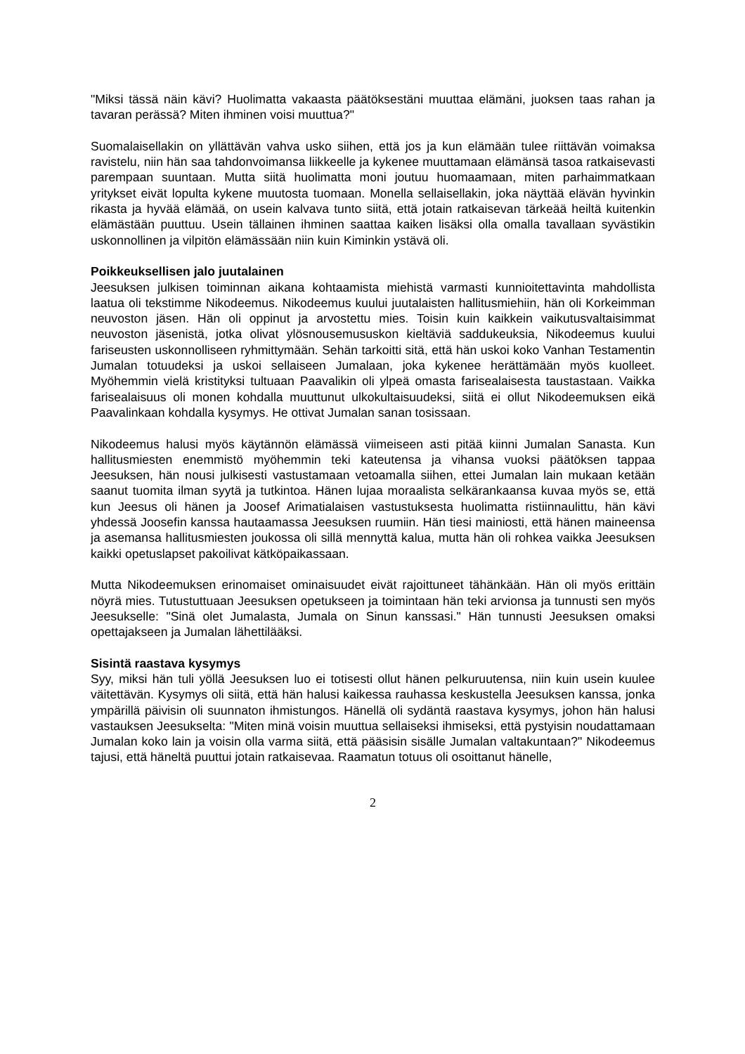"Miksi tässä näin kävi? Huolimatta vakaasta päätöksestäni muuttaa elämäni, juoksen taas rahan ja tavaran perässä? Miten ihminen voisi muuttua?"
Suomalaisellakin on yllättävän vahva usko siihen, että jos ja kun elämään tulee riittävän voimaksa ravistelu, niin hän saa tahdonvoimansa liikkeelle ja kykenee muuttamaan elämänsä tasoa ratkaisevasti parempaan suuntaan. Mutta siitä huolimatta moni joutuu huomaamaan, miten parhaimmatkaan yritykset eivät lopulta kykene muutosta tuomaan. Monella sellaisellakin, joka näyttää elävän hyvinkin rikasta ja hyvää elämää, on usein kalvava tunto siitä, että jotain ratkaisevan tärkeää heiltä kuitenkin elämästään puuttuu. Usein tällainen ihminen saattaa kaiken lisäksi olla omalla tavallaan syvästikin uskonnollinen ja vilpitön elämässään niin kuin Kiminkin ystävä oli.
Poikkeuksellisen jalo juutalainen
Jeesuksen julkisen toiminnan aikana kohtaamista miehistä varmasti kunnioitettavinta mahdollista laatua oli tekstimme Nikodeemus. Nikodeemus kuului juutalaisten hallitusmiehiin, hän oli Korkeimman neuvoston jäsen. Hän oli oppinut ja arvostettu mies. Toisin kuin kaikkein vaikutusvaltaisimmat neuvoston jäsenistä, jotka olivat ylösnousemususkon kieltäviä saddukeuksia, Nikodeemus kuului fariseusten uskonnolliseen ryhmittymään. Sehän tarkoitti sitä, että hän uskoi koko Vanhan Testamentin Jumalan totuudeksi ja uskoi sellaiseen Jumalaan, joka kykenee herättämään myös kuolleet. Myöhemmin vielä kristityksi tultuaan Paavalikin oli ylpeä omasta farisealaisesta taustastaan. Vaikka farisealaisuus oli monen kohdalla muuttunut ulkokultaisuudeksi, siitä ei ollut Nikodeemuksen eikä Paavalinkaan kohdalla kysymys. He ottivat Jumalan sanan tosissaan.
Nikodeemus halusi myös käytännön elämässä viimeiseen asti pitää kiinni Jumalan Sanasta. Kun hallitusmiesten enemmistö myöhemmin teki kateutensa ja vihansa vuoksi päätöksen tappaa Jeesuksen, hän nousi julkisesti vastustamaan vetoamalla siihen, ettei Jumalan lain mukaan ketään saanut tuomita ilman syytä ja tutkintoa. Hänen lujaa moraalista selkärankaansa kuvaa myös se, että kun Jeesus oli hänen ja Joosef Arimatialaisen vastustuksesta huolimatta ristiinnaulittu, hän kävi yhdessä Joosefin kanssa hautaamassa Jeesuksen ruumiin. Hän tiesi mainiosti, että hänen maineensa ja asemansa hallitusmiesten joukossa oli sillä mennyttä kalua, mutta hän oli rohkea vaikka Jeesuksen kaikki opetuslapset pakoilivat kätköpaikassaan.
Mutta Nikodeemuksen erinomaiset ominaisuudet eivät rajoittuneet tähänkään. Hän oli myös erittäin nöyrä mies. Tutustuttuaan Jeesuksen opetukseen ja toimintaan hän teki arvionsa ja tunnusti sen myös Jeesukselle: "Sinä olet Jumalasta, Jumala on Sinun kanssasi." Hän tunnusti Jeesuksen omaksi opettajakseen ja Jumalan lähettilääksi.
Sisintä raastava kysymys
Syy, miksi hän tuli yöllä Jeesuksen luo ei totisesti ollut hänen pelkuruutensa, niin kuin usein kuulee väitettävän. Kysymys oli siitä, että hän halusi kaikessa rauhassa keskustella Jeesuksen kanssa, jonka ympärillä päivisin oli suunnaton ihmistungos. Hänellä oli sydäntä raastava kysymys, johon hän halusi vastauksen Jeesukselta: "Miten minä voisin muuttua sellaiseksi ihmiseksi, että pystyisin noudattamaan Jumalan koko lain ja voisin olla varma siitä, että pääsisin sisälle Jumalan valtakuntaan?" Nikodeemus tajusi, että häneltä puuttui jotain ratkaisevaa. Raamatun totuus oli osoittanut hänelle,
2